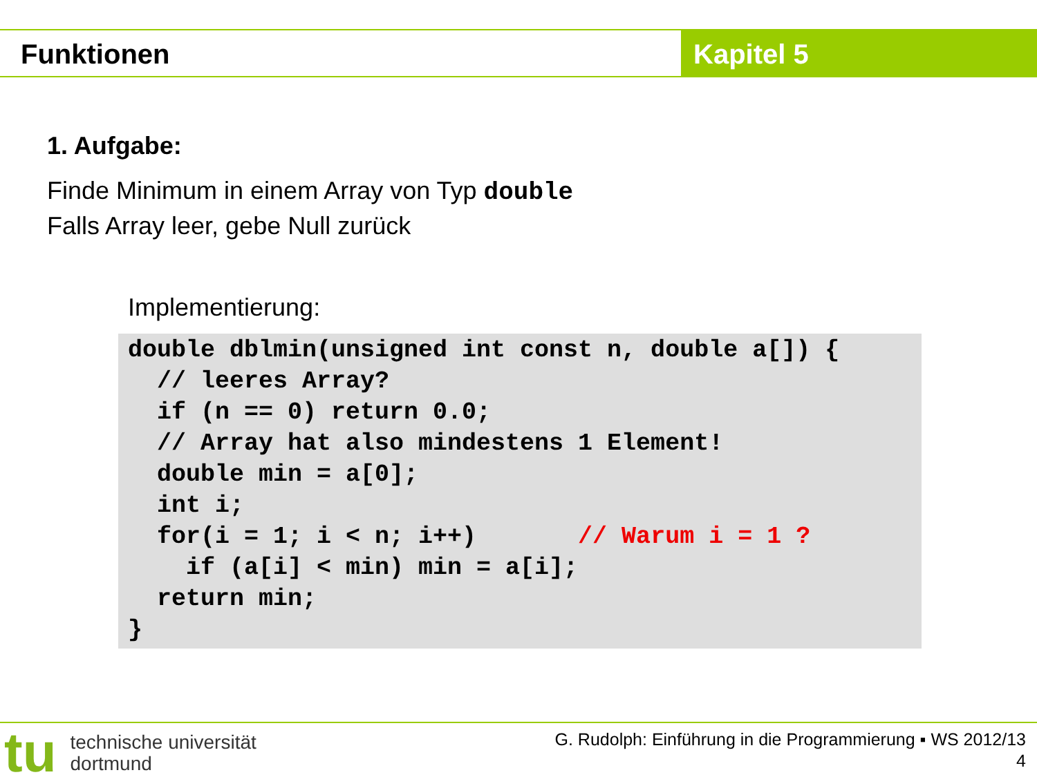Funktionen Kapitel 5
1. Aufgabe:
Finde Minimum in einem Array von Typ double
Falls Array leer, gebe Null zurück
Implementierung:
double dblmin(unsigned int const n, double a[]) {
  // leeres Array?
  if (n == 0) return 0.0;
  // Array hat also mindestens 1 Element!
  double min = a[0];
  int i;
  for(i = 1; i < n; i++)       // Warum i = 1 ?
    if (a[i] < min) min = a[i];
  return min;
}
tu technische universität
dortmund
G. Rudolph: Einführung in die Programmierung ▪ WS 2012/13
4